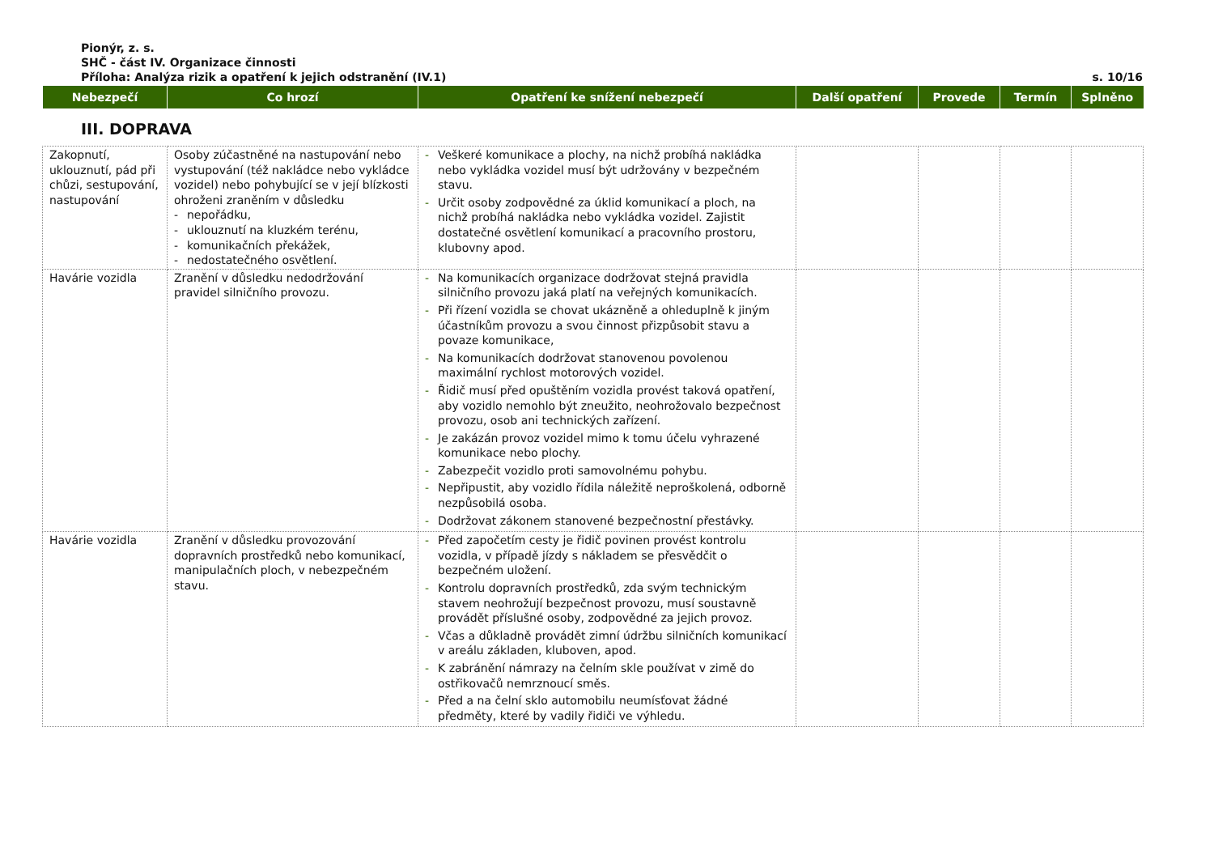Pionýr, z. s.
SHČ - část IV. Organizace činnosti
Příloha: Analýza rizik a opatření k jejich odstranění (IV.1) s. 10/16
| Nebezpečí | Co hrozí | Opatření ke snížení nebezpečí | Další opatření | Provede | Termín | Splněno |
| --- | --- | --- | --- | --- | --- | --- |
III. DOPRAVA
| Zakopnutí, uklouznutí, pád při chůzi, sestupování, nastupování | Osoby zúčastněné na nastupování nebo vystupování (též nakládce nebo vykládce vozidel) nebo pohybující se v její blízkosti ohroženi zraněním v důsledku - nepořádku, - uklouznutí na kluzkém terénu, - komunikačních překážek, - nedostatečného osvětlení. | - Veškeré komunikace a plochy, na nichž probíhá nakládka nebo vykládka vozidel musí být udržovány v bezpečném stavu. - Určit osoby zodpovědné za úklid komunikací a ploch, na nichž probíhá nakládka nebo vykládka vozidel. Zajistit dostatečné osvětlení komunikací a pracovního prostoru, klubovny apod. | | | | |
| Havárie vozidla | Zranění v důsledku nedodržování pravidel silničního provozu. | - Na komunikacích organizace dodržovat stejná pravidla silničního provozu jaká platí na veřejných komunikacích. - Při řízení vozidla se chovat ukázněně a ohleduplně k jiným účastníkům provozu a svou činnost přizpůsobit stavu a povaze komunikace, - Na komunikacích dodržovat stanovenou povolenou maximální rychlost motorových vozidel. - Řidič musí před opuštěním vozidla provést taková opatření, aby vozidlo nemohlo být zneužito, neohrožovalo bezpečnost provozu, osob ani technických zařízení. - Je zakázán provoz vozidel mimo k tomu účelu vyhrazené komunikace nebo plochy. - Zabezpečit vozidlo proti samovolnému pohybu. - Nepřipustit, aby vozidlo řídila náležitě neproškolená, odborně nezpůsobilá osoba. - Dodržovat zákonem stanovené bezpečnostní přestávky. | | | | |
| Havárie vozidla | Zranění v důsledku provozování dopravních prostředků nebo komunikací, manipulačních ploch, v nebezpečném stavu. | - Před započetím cesty je řidič povinen provést kontrolu vozidla, v případě jízdy s nákladem se přesvědčit o bezpečném uložení. - Kontrolu dopravních prostředků, zda svým technickým stavem neohrožují bezpečnost provozu, musí soustavně provádět příslušné osoby, zodpovědné za jejich provoz. - Včas a důkladně provádět zimní údržbu silničních komunikací v areálu základen, kluboven, apod. - K zabránění námrazy na čelním skle používat v zimě do ostřikovačů nemrznoucí směs. - Před a na čelní sklo automobilu neumísťovat žádné předměty, které by vadily řidiči ve výhledu. | | | | |